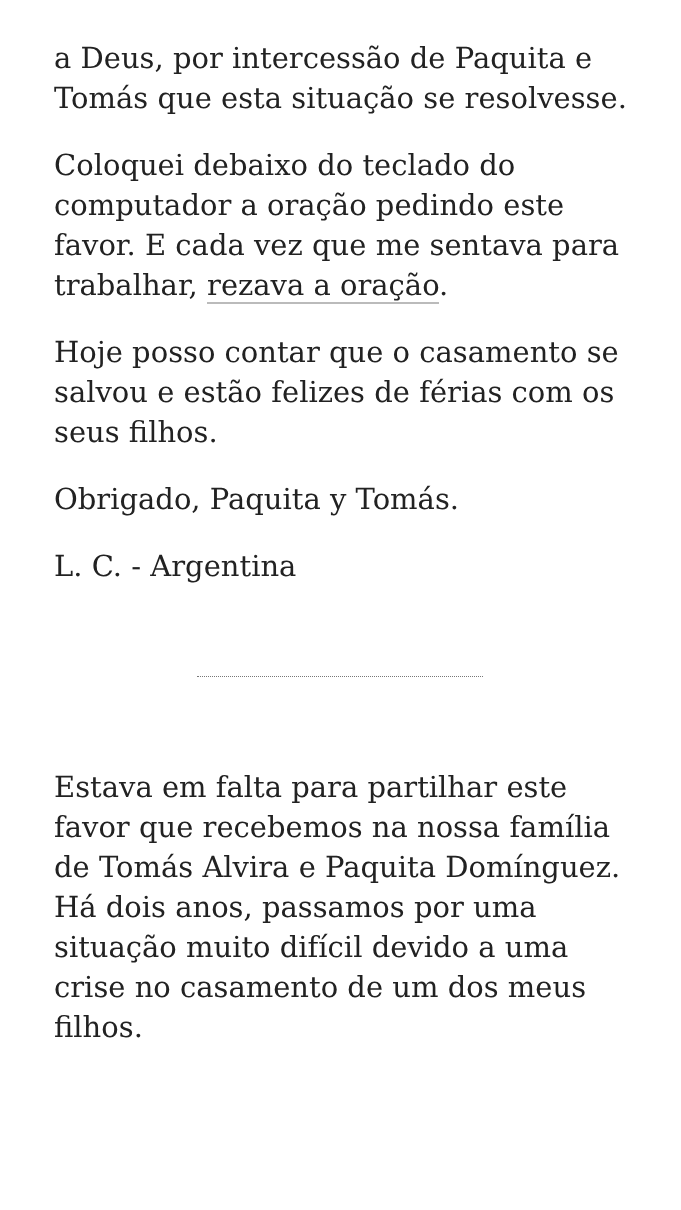a Deus, por intercessão de Paquita e Tomás que esta situação se resolvesse.
Coloquei debaixo do teclado do computador a oração pedindo este favor. E cada vez que me sentava para trabalhar, rezava a oração.
Hoje posso contar que o casamento se salvou e estão felizes de férias com os seus filhos.
Obrigado, Paquita y Tomás.
L. C. - Argentina
Estava em falta para partilhar este favor que recebemos na nossa família de Tomás Alvira e Paquita Domínguez. Há dois anos, passamos por uma situação muito difícil devido a uma crise no casamento de um dos meus filhos.